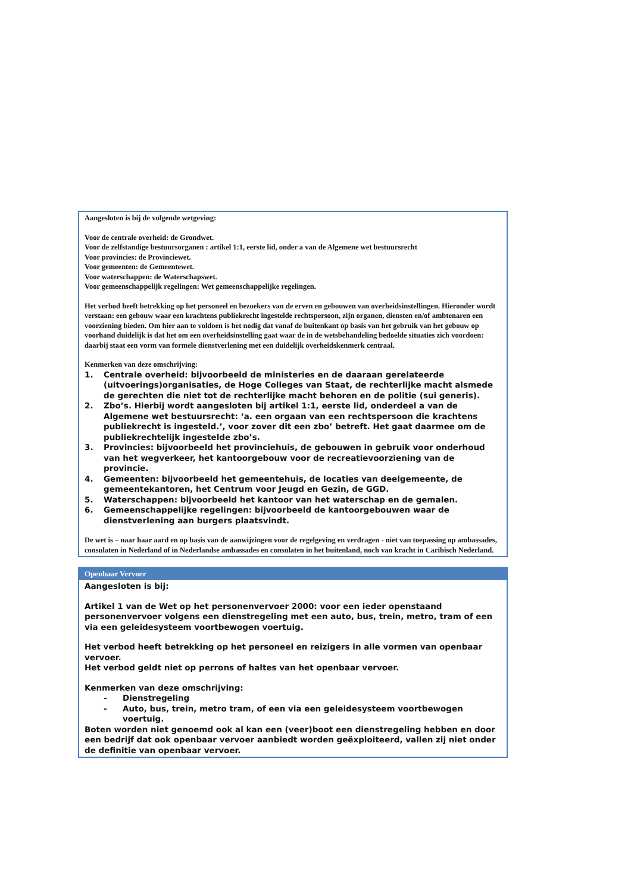| Aangesloten is bij de volgende wetgeving: Voor de centrale overheid: de Grondwet. Voor de zelfstandige bestuursorganen : artikel 1:1, eerste lid, onder a van de Algemene wet bestuursrecht Voor provincies: de Provinciewet. Voor gemeenten: de Gemeentewet. Voor waterschappen: de Waterschapswet. Voor gemeenschappelijk regelingen: Wet gemeenschappelijke regelingen. Het verbod heeft betrekking op het personeel en bezoekers van de erven en gebouwen van overheidsinstellingen. Hieronder wordt verstaan: een gebouw waar een krachtens publiekrecht ingestelde rechtspersoon, zijn organen, diensten en/of ambtenaren een voorziening bieden. Om hier aan te voldoen is het nodig dat vanaf de buitenkant op basis van het gebruik van het gebouw op voorhand duidelijk is dat het om een overheidsinstelling gaat waar de in de wetsbehandeling bedoelde situaties zich voordoen: daarbij staat een vorm van formele dienstverlening met een duidelijk overheidskenmerk centraal. Kenmerken van deze omschrijving: 1. Centrale overheid: bijvoorbeeld de ministeries en de daaraan gerelateerde (uitvoerings)organisaties, de Hoge Colleges van Staat, de rechterlijke macht alsmede de gerechten die niet tot de rechterlijke macht behoren en de politie (sui generis). 2. Zbo’s. Hierbij wordt aangesloten bij artikel 1:1, eerste lid, onderdeel a van de Algemene wet bestuursrecht: ‘a. een orgaan van een rechtspersoon die krachtens publiekrecht is ingesteld.’, voor zover dit een zbo’ betreft. Het gaat daarmee om de publiekrechtelijk ingestelde zbo’s. 3. Provincies: bijvoorbeeld het provinciehuis, de gebouwen in gebruik voor onderhoud van het wegverkeer, het kantoorgebouw voor de recreatievoorziening van de provincie. 4. Gemeenten: bijvoorbeeld het gemeentehuis, de locaties van deelgemeente, de gemeentekantoren, het Centrum voor Jeugd en Gezin, de GGD. 5. Waterschappen: bijvoorbeeld het kantoor van het waterschap en de gemalen. 6. Gemeenschappelijke regelingen: bijvoorbeeld de kantoorgebouwen waar de dienstverlening aan burgers plaatsvindt. De wet is – naar haar aard en op basis van de aanwijzingen voor de regelgeving en verdragen - niet van toepassing op ambassades, consulaten in Nederland of in Nederlandse ambassades en consulaten in het buitenland, noch van kracht in Caribisch Nederland. |
| Openbaar Vervoer |
| --- |
| Aangesloten is bij: Artikel 1 van de Wet op het personenvervoer 2000: voor een ieder openstaand personenvervoer volgens een dienstregeling met een auto, bus, trein, metro, tram of een via een geleidesysteem voortbewogen voertuig. Het verbod heeft betrekking op het personeel en reizigers in alle vormen van openbaar vervoer. Het verbod geldt niet op perrons of haltes van het openbaar vervoer. Kenmerken van deze omschrijving: - Dienstregeling - Auto, bus, trein, metro tram, of een via een geleidesysteem voortbewogen voertuig. Boten worden niet genoemd ook al kan een (veer)boot een dienstregeling hebben en door een bedrijf dat ook openbaar vervoer aanbiedt worden geëxploiteerd, vallen zij niet onder de definitie van openbaar vervoer. |